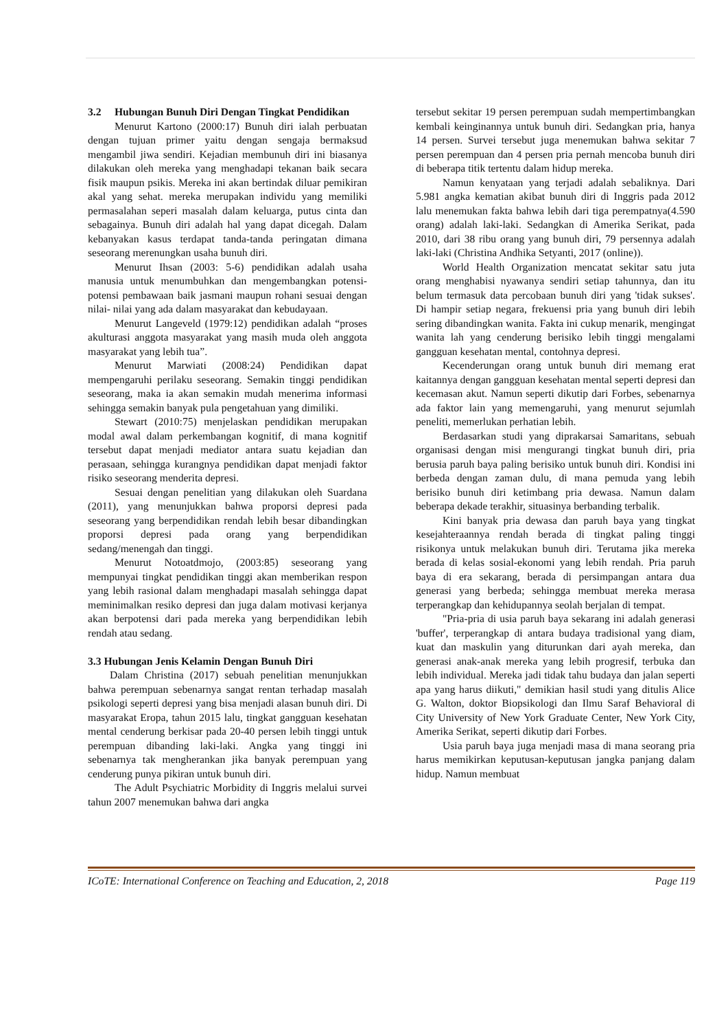3.2 Hubungan Bunuh Diri Dengan Tingkat Pendidikan
Menurut Kartono (2000:17) Bunuh diri ialah perbuatan dengan tujuan primer yaitu dengan sengaja bermaksud mengambil jiwa sendiri. Kejadian membunuh diri ini biasanya dilakukan oleh mereka yang menghadapi tekanan baik secara fisik maupun psikis. Mereka ini akan bertindak diluar pemikiran akal yang sehat. mereka merupakan individu yang memiliki permasalahan seperi masalah dalam keluarga, putus cinta dan sebagainya. Bunuh diri adalah hal yang dapat dicegah. Dalam kebanyakan kasus terdapat tanda-tanda peringatan dimana seseorang merenungkan usaha bunuh diri.
Menurut Ihsan (2003: 5-6) pendidikan adalah usaha manusia untuk menumbuhkan dan mengembangkan potensi-potensi pembawaan baik jasmani maupun rohani sesuai dengan nilai- nilai yang ada dalam masyarakat dan kebudayaan.
Menurut Langeveld (1979:12) pendidikan adalah “proses akulturasi anggota masyarakat yang masih muda oleh anggota masyarakat yang lebih tua”.
Menurut Marwiati (2008:24) Pendidikan dapat mempengaruhi perilaku seseorang. Semakin tinggi pendidikan seseorang, maka ia akan semakin mudah menerima informasi sehingga semakin banyak pula pengetahuan yang dimiliki.
Stewart (2010:75) menjelaskan pendidikan merupakan modal awal dalam perkembangan kognitif, di mana kognitif tersebut dapat menjadi mediator antara suatu kejadian dan perasaan, sehingga kurangnya pendidikan dapat menjadi faktor risiko seseorang menderita depresi.
Sesuai dengan penelitian yang dilakukan oleh Suardana (2011), yang menunjukkan bahwa proporsi depresi pada seseorang yang berpendidikan rendah lebih besar dibandingkan proporsi depresi pada orang yang berpendidikan sedang/menengah dan tinggi.
Menurut Notoatdmojo, (2003:85) seseorang yang mempunyai tingkat pendidikan tinggi akan memberikan respon yang lebih rasional dalam menghadapi masalah sehingga dapat meminimalkan resiko depresi dan juga dalam motivasi kerjanya akan berpotensi dari pada mereka yang berpendidikan lebih rendah atau sedang.
3.3 Hubungan Jenis Kelamin Dengan Bunuh Diri
Dalam Christina (2017) sebuah penelitian menunjukkan bahwa perempuan sebenarnya sangat rentan terhadap masalah psikologi seperti depresi yang bisa menjadi alasan bunuh diri. Di masyarakat Eropa, tahun 2015 lalu, tingkat gangguan kesehatan mental cenderung berkisar pada 20-40 persen lebih tinggi untuk perempuan dibanding laki-laki. Angka yang tinggi ini sebenarnya tak mengherankan jika banyak perempuan yang cenderung punya pikiran untuk bunuh diri.
The Adult Psychiatric Morbidity di Inggris melalui survei tahun 2007 menemukan bahwa dari angka
tersebut sekitar 19 persen perempuan sudah mempertimbangkan kembali keinginannya untuk bunuh diri. Sedangkan pria, hanya 14 persen. Survei tersebut juga menemukan bahwa sekitar 7 persen perempuan dan 4 persen pria pernah mencoba bunuh diri di beberapa titik tertentu dalam hidup mereka.
Namun kenyataan yang terjadi adalah sebaliknya. Dari 5.981 angka kematian akibat bunuh diri di Inggris pada 2012 lalu menemukan fakta bahwa lebih dari tiga perempatnya(4.590 orang) adalah laki-laki. Sedangkan di Amerika Serikat, pada 2010, dari 38 ribu orang yang bunuh diri, 79 persennya adalah laki-laki (Christina Andhika Setyanti, 2017 (online)).
World Health Organization mencatat sekitar satu juta orang menghabisi nyawanya sendiri setiap tahunnya, dan itu belum termasuk data percobaan bunuh diri yang 'tidak sukses'. Di hampir setiap negara, frekuensi pria yang bunuh diri lebih sering dibandingkan wanita. Fakta ini cukup menarik, mengingat wanita lah yang cenderung berisiko lebih tinggi mengalami gangguan kesehatan mental, contohnya depresi.
Kecenderungan orang untuk bunuh diri memang erat kaitannya dengan gangguan kesehatan mental seperti depresi dan kecemasan akut. Namun seperti dikutip dari Forbes, sebenarnya ada faktor lain yang memengaruhi, yang menurut sejumlah peneliti, memerlukan perhatian lebih.
Berdasarkan studi yang diprakarsai Samaritans, sebuah organisasi dengan misi mengurangi tingkat bunuh diri, pria berusia paruh baya paling berisiko untuk bunuh diri. Kondisi ini berbeda dengan zaman dulu, di mana pemuda yang lebih berisiko bunuh diri ketimbang pria dewasa. Namun dalam beberapa dekade terakhir, situasinya berbanding terbalik.
Kini banyak pria dewasa dan paruh baya yang tingkat kesejahteraannya rendah berada di tingkat paling tinggi risikonya untuk melakukan bunuh diri. Terutama jika mereka berada di kelas sosial-ekonomi yang lebih rendah. Pria paruh baya di era sekarang, berada di persimpangan antara dua generasi yang berbeda; sehingga membuat mereka merasa terperangkap dan kehidupannya seolah berjalan di tempat.
"Pria-pria di usia paruh baya sekarang ini adalah generasi 'buffer', terperangkap di antara budaya tradisional yang diam, kuat dan maskulin yang diturunkan dari ayah mereka, dan generasi anak-anak mereka yang lebih progresif, terbuka dan lebih individual. Mereka jadi tidak tahu budaya dan jalan seperti apa yang harus diikuti," demikian hasil studi yang ditulis Alice G. Walton, doktor Biopsikologi dan Ilmu Saraf Behavioral di City University of New York Graduate Center, New York City, Amerika Serikat, seperti dikutip dari Forbes.
Usia paruh baya juga menjadi masa di mana seorang pria harus memikirkan keputusan-keputusan jangka panjang dalam hidup. Namun membuat
ICoTE: International Conference on Teaching and Education, 2, 2018 Page 119